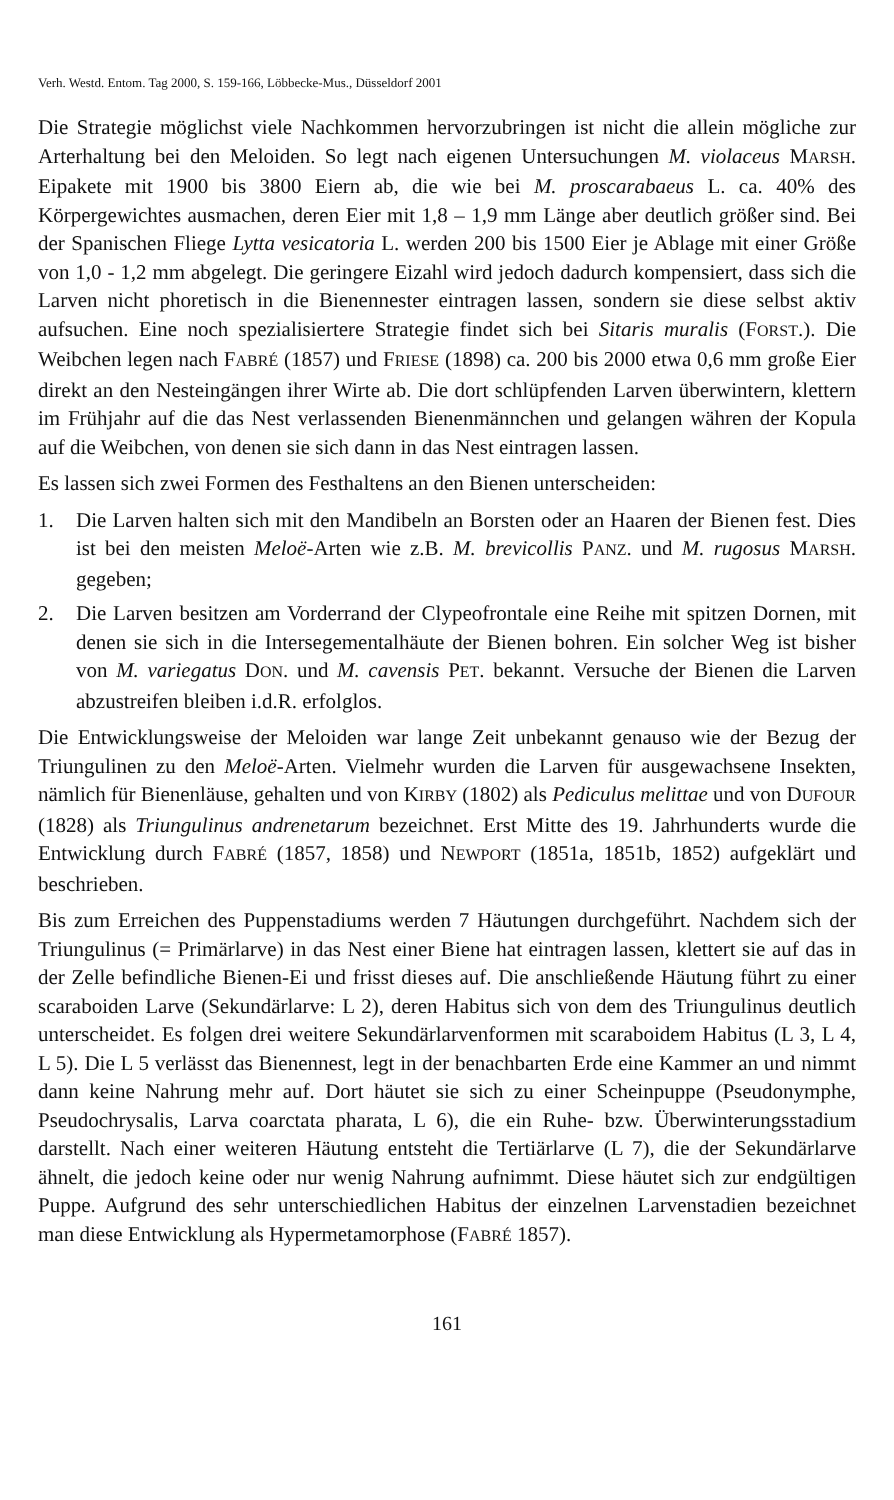Verh. Westd. Entom. Tag 2000, S. 159-166, Löbbecke-Mus., Düsseldorf 2001
Die Strategie möglichst viele Nachkommen hervorzubringen ist nicht die allein mögliche zur Arterhaltung bei den Meloiden. So legt nach eigenen Untersuchungen M. violaceus MARSH. Eipakete mit 1900 bis 3800 Eiern ab, die wie bei M. proscarabaeus L. ca. 40% des Körpergewichtes ausmachen, deren Eier mit 1,8 – 1,9 mm Länge aber deutlich größer sind. Bei der Spanischen Fliege Lytta vesicatoria L. werden 200 bis 1500 Eier je Ablage mit einer Größe von 1,0 - 1,2 mm abgelegt. Die geringere Eizahl wird jedoch dadurch kompensiert, dass sich die Larven nicht phoretisch in die Bienennester eintragen lassen, sondern sie diese selbst aktiv aufsuchen. Eine noch spezialisiertere Strategie findet sich bei Sitaris muralis (FORST.). Die Weibchen legen nach FABRÉ (1857) und FRIESE (1898) ca. 200 bis 2000 etwa 0,6 mm große Eier direkt an den Nesteingängen ihrer Wirte ab. Die dort schlüpfenden Larven überwintern, klettern im Frühjahr auf die das Nest verlassenden Bienenmännchen und gelangen währen der Kopula auf die Weibchen, von denen sie sich dann in das Nest eintragen lassen.
Es lassen sich zwei Formen des Festhaltens an den Bienen unterscheiden:
1. Die Larven halten sich mit den Mandibeln an Borsten oder an Haaren der Bienen fest. Dies ist bei den meisten Meloë-Arten wie z.B. M. brevicollis PANZ. und M. rugosus MARSH. gegeben;
2. Die Larven besitzen am Vorderrand der Clypeofrontale eine Reihe mit spitzen Dornen, mit denen sie sich in die Intersegementalhäute der Bienen bohren. Ein solcher Weg ist bisher von M. variegatus DON. und M. cavensis PET. bekannt. Versuche der Bienen die Larven abzustreifen bleiben i.d.R. erfolglos.
Die Entwicklungsweise der Meloiden war lange Zeit unbekannt genauso wie der Bezug der Triungulinen zu den Meloë-Arten. Vielmehr wurden die Larven für ausgewachsene Insekten, nämlich für Bienenläuse, gehalten und von KIRBY (1802) als Pediculus melittae und von DUFOUR (1828) als Triungulinus andrenetarum bezeichnet. Erst Mitte des 19. Jahrhunderts wurde die Entwicklung durch FABRÉ (1857, 1858) und NEWPORT (1851a, 1851b, 1852) aufgeklärt und beschrieben.
Bis zum Erreichen des Puppenstadiums werden 7 Häutungen durchgeführt. Nachdem sich der Triungulinus (= Primärlarve) in das Nest einer Biene hat eintragen lassen, klettert sie auf das in der Zelle befindliche Bienen-Ei und frisst dieses auf. Die anschließende Häutung führt zu einer scaraboiden Larve (Sekundärlarve: L 2), deren Habitus sich von dem des Triungulinus deutlich unterscheidet. Es folgen drei weitere Sekundärlarvenformen mit scaraboidem Habitus (L 3, L 4, L 5). Die L 5 verlässt das Bienennest, legt in der benachbarten Erde eine Kammer an und nimmt dann keine Nahrung mehr auf. Dort häutet sie sich zu einer Scheinpuppe (Pseudonymphe, Pseudochrysalis, Larva coarctata pharata, L 6), die ein Ruhe- bzw. Überwinterungsstadium darstellt. Nach einer weiteren Häutung entsteht die Tertiärlarve (L 7), die der Sekundärlarve ähnelt, die jedoch keine oder nur wenig Nahrung aufnimmt. Diese häutet sich zur endgültigen Puppe. Aufgrund des sehr unterschiedlichen Habitus der einzelnen Larvenstadien bezeichnet man diese Entwicklung als Hypermetamorphose (FABRÉ 1857).
161